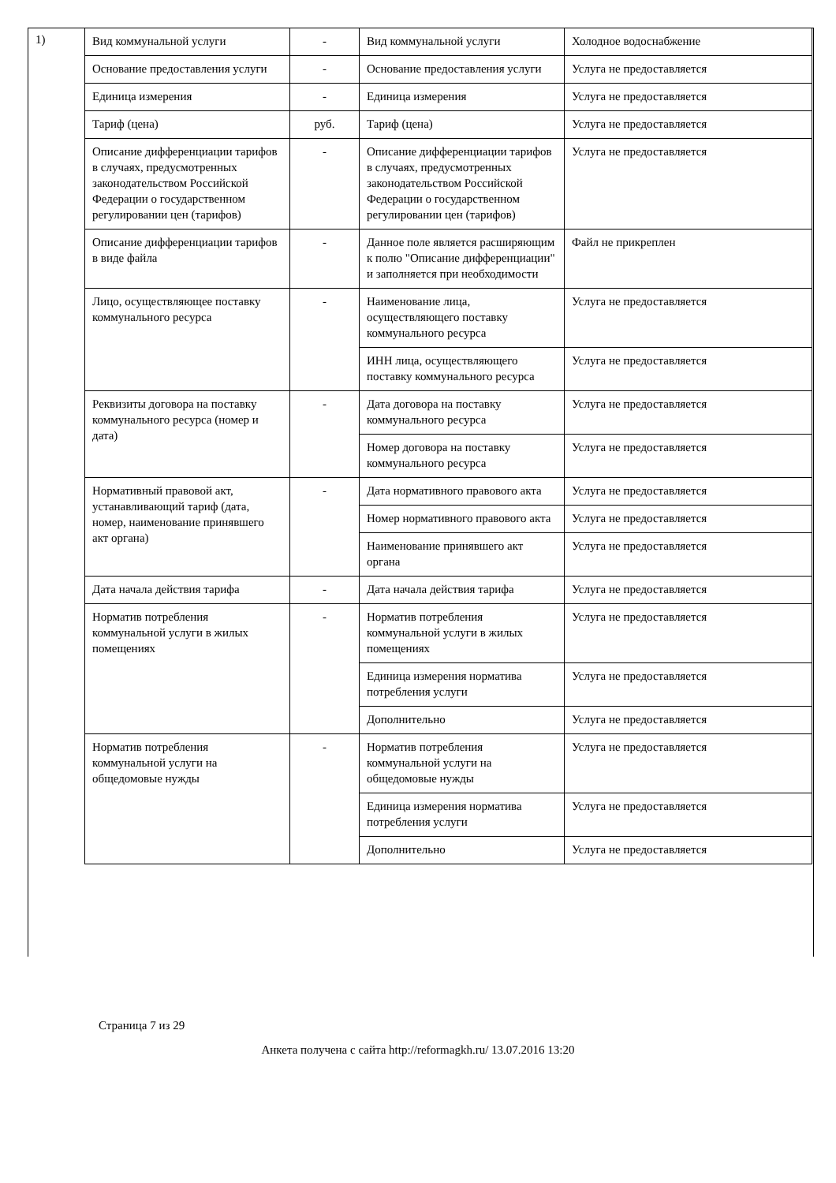1)
| Вид коммунальной услуги | - | Вид коммунальной услуги | Холодное водоснабжение |
| Основание предоставления услуги | - | Основание предоставления услуги | Услуга не предоставляется |
| Единица измерения | - | Единица измерения | Услуга не предоставляется |
| Тариф (цена) | руб. | Тариф (цена) | Услуга не предоставляется |
| Описание дифференциации тарифов в случаях, предусмотренных законодательством Российской Федерации о государственном регулировании цен (тарифов) | - | Описание дифференциации тарифов в случаях, предусмотренных законодательством Российской Федерации о государственном регулировании цен (тарифов) | Услуга не предоставляется |
| Описание дифференциации тарифов в виде файла | - | Данное поле является расширяющим к полю "Описание дифференциации" и заполняется при необходимости | Файл не прикреплен |
| Лицо, осуществляющее поставку коммунального ресурса | - | Наименование лица, осуществляющего поставку коммунального ресурса | Услуга не предоставляется |
| | | ИНН лица, осуществляющего поставку коммунального ресурса | Услуга не предоставляется |
| Реквизиты договора на поставку коммунального ресурса (номер и дата) | - | Дата договора на поставку коммунального ресурса | Услуга не предоставляется |
| | | Номер договора на поставку коммунального ресурса | Услуга не предоставляется |
| Нормативный правовой акт, устанавливающий тариф (дата, номер, наименование принявшего акт органа) | - | Дата нормативного правового акта | Услуга не предоставляется |
| | | Номер нормативного правового акта | Услуга не предоставляется |
| | | Наименование принявшего акт органа | Услуга не предоставляется |
| Дата начала действия тарифа | - | Дата начала действия тарифа | Услуга не предоставляется |
| Норматив потребления коммунальной услуги в жилых помещениях | - | Норматив потребления коммунальной услуги в жилых помещениях | Услуга не предоставляется |
| | | Единица измерения норматива потребления услуги | Услуга не предоставляется |
| | | Дополнительно | Услуга не предоставляется |
| Норматив потребления коммунальной услуги на общедомовые нужды | - | Норматив потребления коммунальной услуги на общедомовые нужды | Услуга не предоставляется |
| | | Единица измерения норматива потребления услуги | Услуга не предоставляется |
| | | Дополнительно | Услуга не предоставляется |
Страница 7 из 29
Анкета получена с сайта http://reformagkh.ru/ 13.07.2016 13:20